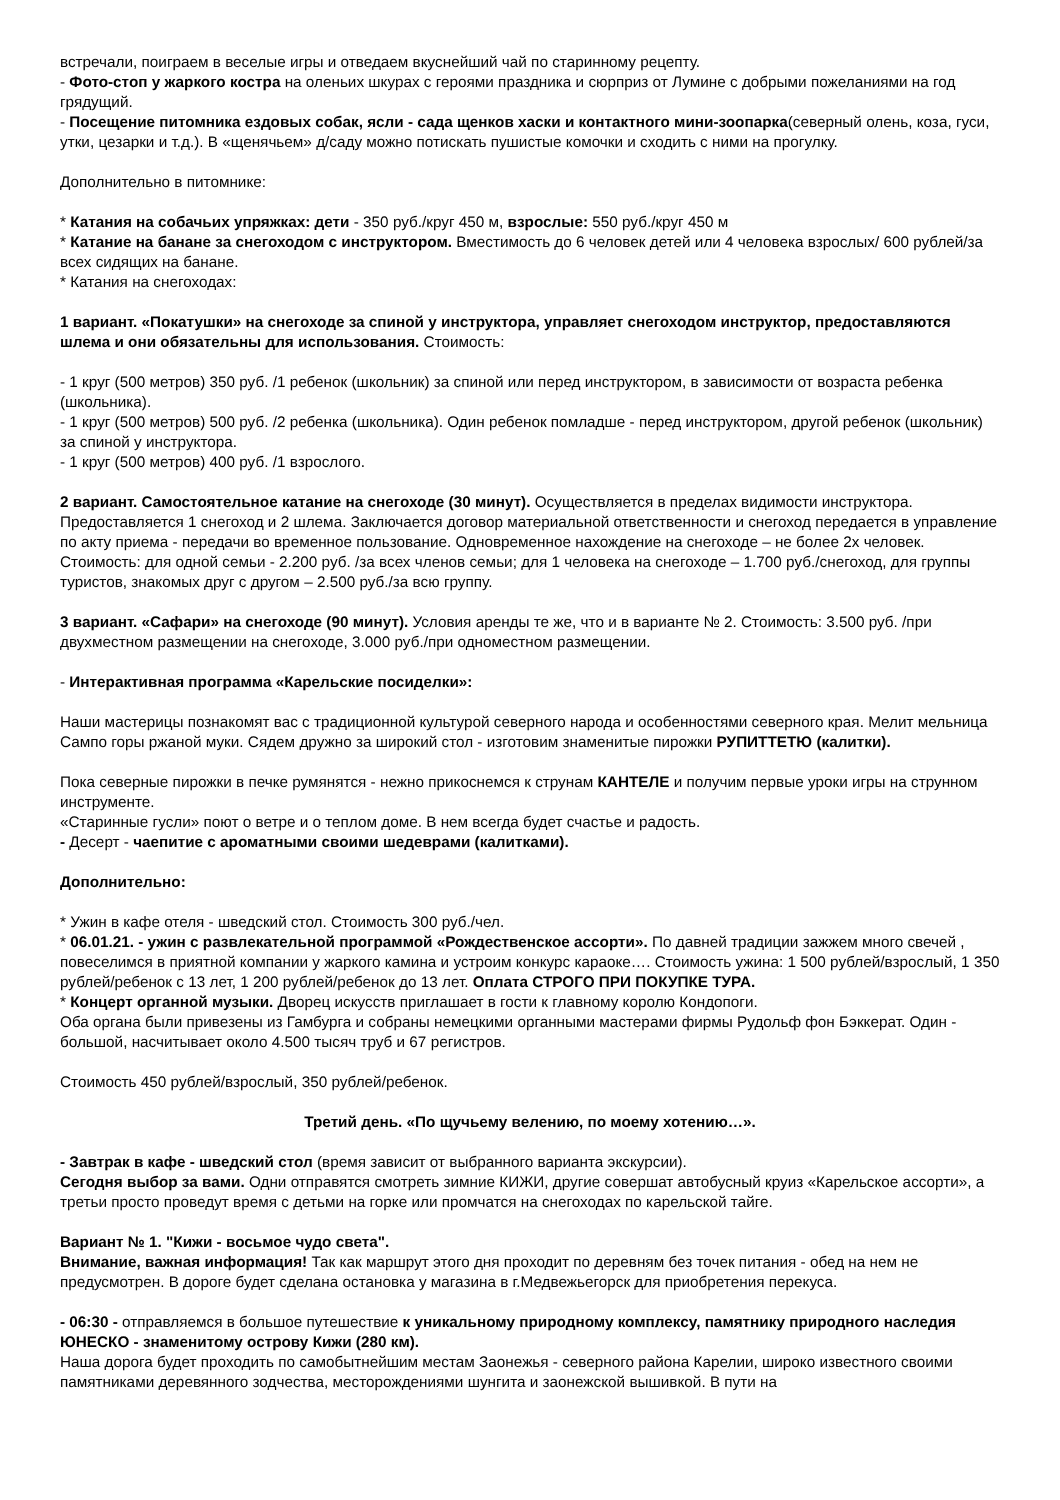встречали, поиграем в веселые игры и отведаем вкуснейший чай по старинному рецепту.
- Фото-стоп у жаркого костра на оленьих шкурах с героями праздника и сюрприз от Лумине с добрыми пожеланиями на год грядущий.
- Посещение питомника ездовых собак, ясли - сада щенков хаски и контактного мини-зоопарка(северный олень, коза, гуси, утки, цезарки и т.д.). В «щенячьем» д/саду можно потискать пушистые комочки и сходить с ними на прогулку.
Дополнительно в питомнике:
* Катания на собачьих упряжках: дети - 350 руб./круг 450 м, взрослые: 550 руб./круг 450 м
* Катание на банане за снегоходом с инструктором. Вместимость до 6 человек детей или 4 человека взрослых/ 600 рублей/за всех сидящих на банане.
* Катания на снегоходах:
1 вариант. «Покатушки» на снегоходе за спиной у инструктора, управляет снегоходом инструктор, предоставляются шлема и они обязательны для использования. Стоимость:
- 1 круг (500 метров) 350 руб. /1 ребенок (школьник) за спиной или перед инструктором, в зависимости от возраста ребенка (школьника).
- 1 круг (500 метров) 500 руб. /2 ребенка (школьника). Один ребенок помладше - перед инструктором, другой ребенок (школьник) за спиной у инструктора.
- 1 круг (500 метров) 400 руб. /1 взрослого.
2 вариант. Самостоятельное катание на снегоходе (30 минут). Осуществляется в пределах видимости инструктора. Предоставляется 1 снегоход и 2 шлема. Заключается договор материальной ответственности и снегоход передается в управление по акту приема - передачи во временное пользование. Одновременное нахождение на снегоходе – не более 2х человек. Стоимость: для одной семьи - 2.200 руб. /за всех членов семьи; для 1 человека на снегоходе – 1.700 руб./снегоход, для группы туристов, знакомых друг с другом – 2.500 руб./за всю группу.
3 вариант. «Сафари» на снегоходе (90 минут). Условия аренды те же, что и в варианте № 2. Стоимость: 3.500 руб. /при двухместном размещении на снегоходе, 3.000 руб./при одноместном размещении.
- Интерактивная программа «Карельские посиделки»:
Наши мастерицы познакомят вас с традиционной культурой северного народа и особенностями северного края. Мелит мельница Сампо горы ржаной муки. Сядем дружно за широкий стол - изготовим знаменитые пирожки РУПИТТЕТЮ (калитки).
Пока северные пирожки в печке румянятся - нежно прикоснемся к струнам КАНТЕЛЕ и получим первые уроки игры на струнном инструменте.
«Старинные гусли» поют о ветре и о теплом доме. В нем всегда будет счастье и радость.
- Десерт - чаепитие с ароматными своими шедеврами (калитками).
Дополнительно:
* Ужин в кафе отеля - шведский стол. Стоимость 300 руб./чел.
* 06.01.21. - ужин с развлекательной программой «Рождественское ассорти». По давней традиции зажжем много свечей , повеселимся в приятной компании у жаркого камина и устроим конкурс караоке…. Стоимость ужина: 1 500 рублей/взрослый, 1 350 рублей/ребенок с 13 лет, 1 200 рублей/ребенок до 13 лет. Оплата СТРОГО ПРИ ПОКУПКЕ ТУРА.
* Концерт органной музыки. Дворец искусств приглашает в гости к главному королю Кондопоги.
Оба органа были привезены из Гамбурга и собраны немецкими органными мастерами фирмы Рудольф фон Бэккерат. Один - большой, насчитывает около 4.500 тысяч труб и 67 регистров.
Стоимость 450 рублей/взрослый, 350 рублей/ребенок.
Третий день. «По щучьему велению, по моему хотению…».
- Завтрак в кафе - шведский стол (время зависит от выбранного варианта экскурсии).
Сегодня выбор за вами. Одни отправятся смотреть зимние КИЖИ, другие совершат автобусный круиз «Карельское ассорти», а третьи просто проведут время с детьми на горке или промчатся на снегоходах по карельской тайге.
Вариант № 1. "Кижи - восьмое чудо света".
Внимание, важная информация! Так как маршрут этого дня проходит по деревням без точек питания - обед на нем не предусмотрен. В дороге будет сделана остановка у магазина в г.Медвежьегорск для приобретения перекуса.
- 06:30 - отправляемся в большое путешествие к уникальному природному комплексу, памятнику природного наследия ЮНЕСКО - знаменитому острову Кижи (280 км).
Наша дорога будет проходить по самобытнейшим местам Заонежья - северного района Карелии, широко известного своими памятниками деревянного зодчества, месторождениями шунгита и заонежской вышивкой. В пути на